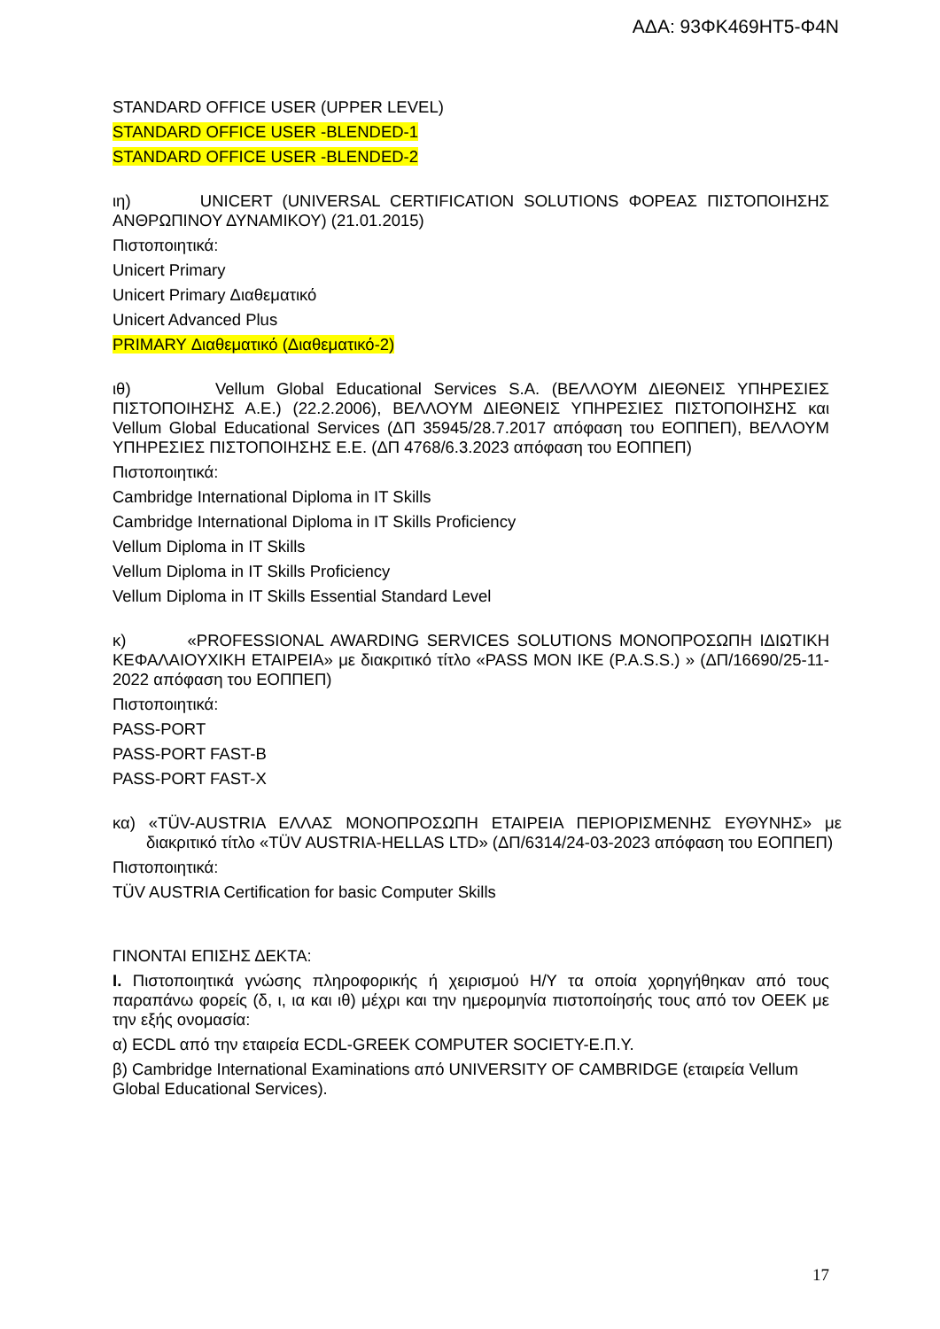ΑΔΑ: 93ΦΚ469ΗΤ5-Φ4Ν
STANDARD OFFICE USER (UPPER LEVEL)
STANDARD OFFICE USER -BLENDED-1
STANDARD OFFICE USER -BLENDED-2
ιη) UNICERT (UNIVERSAL CERTIFICATION SOLUTIONS ΦΟΡΕΑΣ ΠΙΣΤΟΠΟΙΗΣΗΣ ΑΝΘΡΩΠΙΝΟΥ ΔΥΝΑΜΙΚΟΥ) (21.01.2015)
Πιστοποιητικά:
Unicert Primary
Unicert Primary Διαθεματικό
Unicert Advanced Plus
PRIMARY Διαθεματικό (Διαθεματικό-2)
ιθ) Vellum Global Educational Services S.A. (ΒΕΛΛΟΥΜ ΔΙΕΘΝΕΙΣ ΥΠΗΡΕΣΙΕΣ ΠΙΣΤΟΠΟΙΗΣΗΣ Α.Ε.) (22.2.2006), ΒΕΛΛΟΥΜ ΔΙΕΘΝΕΙΣ ΥΠΗΡΕΣΙΕΣ ΠΙΣΤΟΠΟΙΗΣΗΣ και Vellum Global Educational Services (ΔΠ 35945/28.7.2017 απόφαση του ΕΟΠΠΕΠ), ΒΕΛΛΟΥΜ ΥΠΗΡΕΣΙΕΣ ΠΙΣΤΟΠΟΙΗΣΗΣ Ε.Ε. (ΔΠ 4768/6.3.2023 απόφαση του ΕΟΠΠΕΠ)
Πιστοποιητικά:
Cambridge International Diploma in IT Skills
Cambridge International Diploma in IT Skills Proficiency
Vellum Diploma in IT Skills
Vellum Diploma in IT Skills Proficiency
Vellum Diploma in IT Skills Essential Standard Level
κ) «PROFESSIONAL AWARDING SERVICES SOLUTIONS ΜΟΝΟΠΡΟΣΩΠΗ ΙΔΙΩΤΙΚΗ ΚΕΦΑΛΑΙΟΥΧΙΚΗ ΕΤΑΙΡΕΙΑ» με διακριτικό τίτλο «PASS MON IKE (P.A.S.S.) » (ΔΠ/16690/25-11-2022 απόφαση του ΕΟΠΠΕΠ)
Πιστοποιητικά:
PASS-PORT
PASS-PORT FAST-B
PASS-PORT FAST-X
κα) «TÜV-AUSTRIA ΕΛΛΑΣ ΜΟΝΟΠΡΟΣΩΠΗ ΕΤΑΙΡΕΙΑ ΠΕΡΙΟΡΙΣΜΕΝΗΣ ΕΥΘΥΝΗΣ» με διακριτικό τίτλο «TÜV AUSTRIA-HELLAS LTD» (ΔΠ/6314/24-03-2023 απόφαση του ΕΟΠΠΕΠ)
Πιστοποιητικά:
TÜV AUSTRIA Certification for basic Computer Skills
ΓΙΝΟΝΤΑΙ ΕΠΙΣΗΣ ΔΕΚΤΑ:
I. Πιστοποιητικά γνώσης πληροφορικής ή χειρισμού Η/Υ τα οποία χορηγήθηκαν από τους παραπάνω φορείς (δ, ι, ια και ιθ) μέχρι και την ημερομηνία πιστοποίησής τους από τον ΟΕΕΚ με την εξής ονομασία:
α) ECDL από την εταιρεία ECDL-GREEK COMPUTER SOCIETY-Ε.Π.Υ.
β) Cambridge International Examinations από UNIVERSITY OF CAMBRIDGE (εταιρεία Vellum Global Educational Services).
17